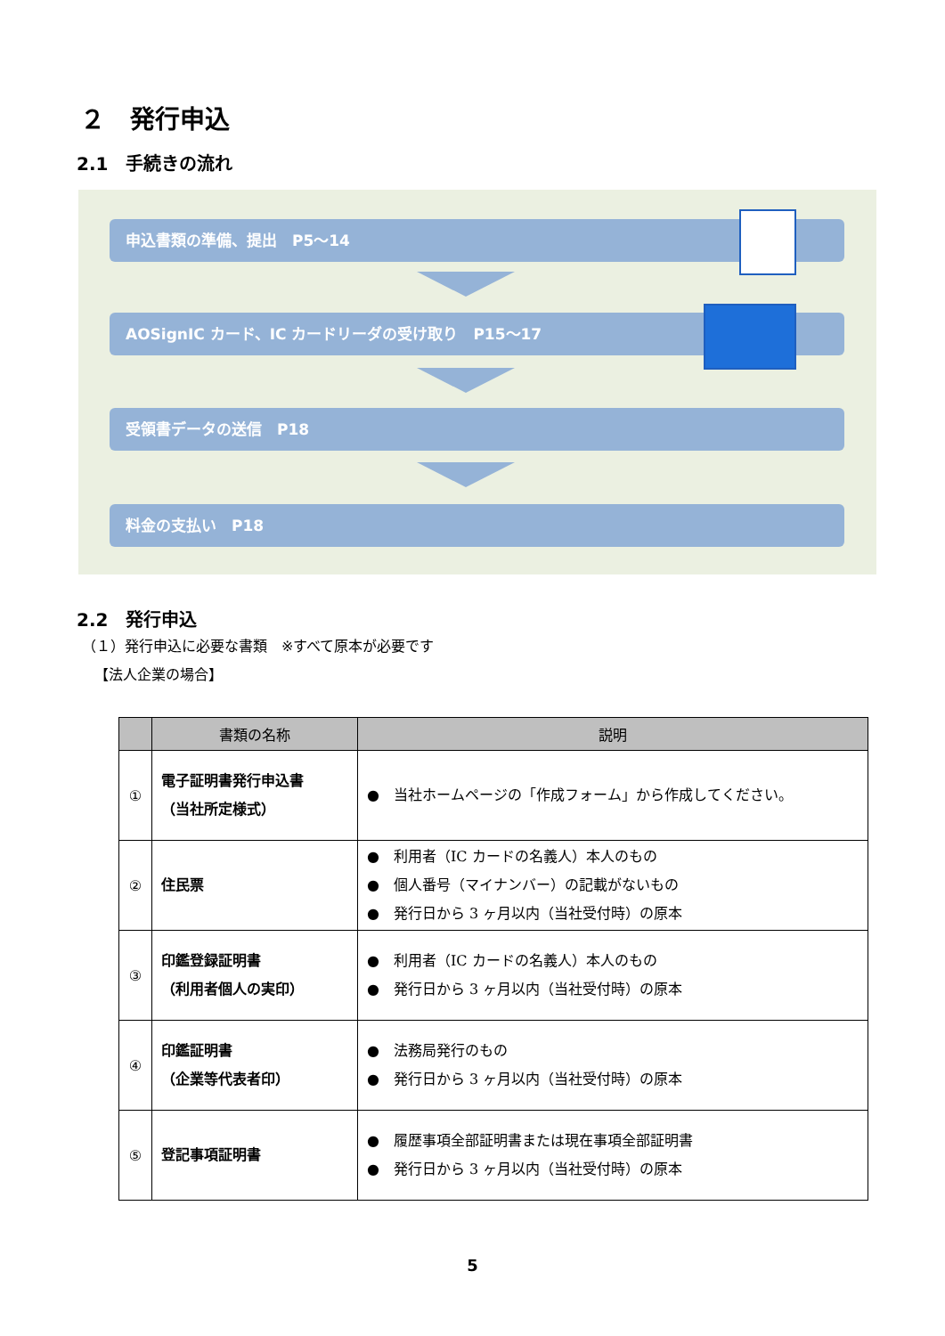２　発行申込
2.1　手続きの流れ
申込書類の準備、提出　P5～14
AOSignIC カード、IC カードリーダの受け取り　P15～17
受領書データの送信　P18
料金の支払い　P18
2.2　発行申込
（１）発行申込に必要な書類　※すべて原本が必要です
【法人企業の場合】
| | 書類の名称 | 説明 |
| --- | --- | --- |
| ① | 電子証明書発行申込書 （当社所定様式） | ● 当社ホームページの「作成フォーム」から作成してください。 |
| ② | 住民票 | ● 利用者（IC カードの名義人）本人のもの ● 個人番号（マイナンバー）の記載がないもの ● 発行日から 3 ヶ月以内（当社受付時）の原本 |
| ③ | 印鑑登録証明書 （利用者個人の実印） | ● 利用者（IC カードの名義人）本人のもの ● 発行日から 3 ヶ月以内（当社受付時）の原本 |
| ④ | 印鑑証明書 （企業等代表者印） | ● 法務局発行のもの ● 発行日から 3 ヶ月以内（当社受付時）の原本 |
| ⑤ | 登記事項証明書 | ● 履歴事項全部証明書または現在事項全部証明書 ● 発行日から 3 ヶ月以内（当社受付時）の原本 |
5